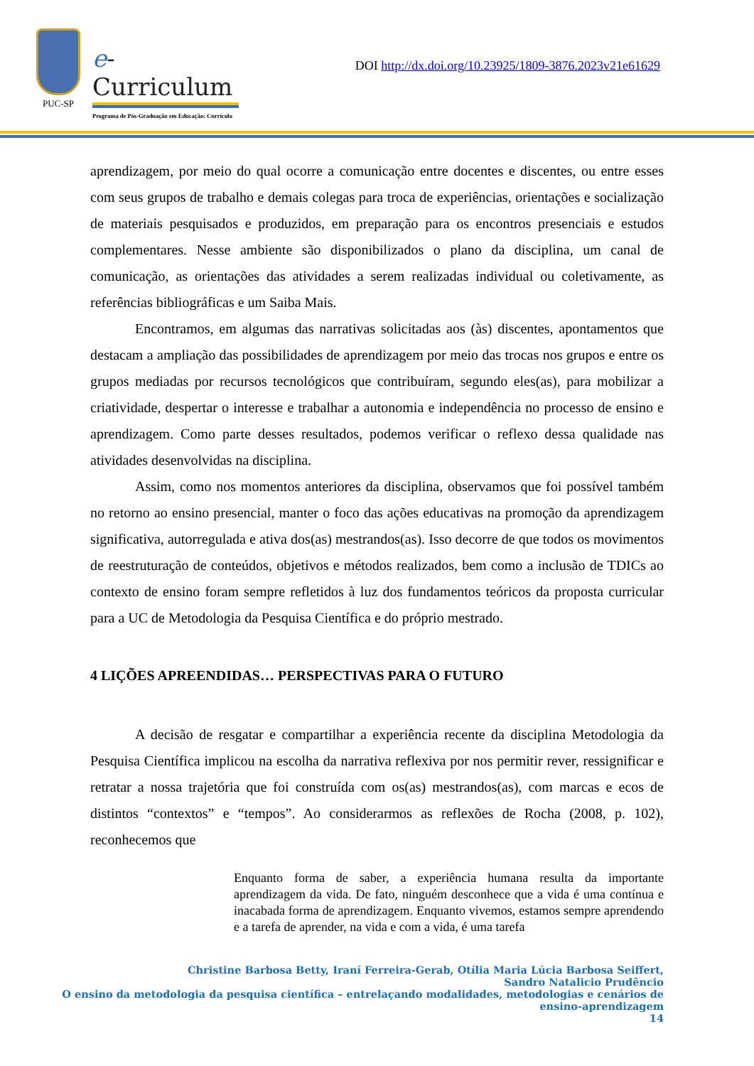PUC-SP
e-Curriculum
Programa de Pós-Graduação em Educação: Currículo
DOI http://dx.doi.org/10.23925/1809-3876.2023v21e61629
aprendizagem, por meio do qual ocorre a comunicação entre docentes e discentes, ou entre esses com seus grupos de trabalho e demais colegas para troca de experiências, orientações e socialização de materiais pesquisados e produzidos, em preparação para os encontros presenciais e estudos complementares. Nesse ambiente são disponibilizados o plano da disciplina, um canal de comunicação, as orientações das atividades a serem realizadas individual ou coletivamente, as referências bibliográficas e um Saiba Mais.
Encontramos, em algumas das narrativas solicitadas aos (às) discentes, apontamentos que destacam a ampliação das possibilidades de aprendizagem por meio das trocas nos grupos e entre os grupos mediadas por recursos tecnológicos que contribuíram, segundo eles(as), para mobilizar a criatividade, despertar o interesse e trabalhar a autonomia e independência no processo de ensino e aprendizagem. Como parte desses resultados, podemos verificar o reflexo dessa qualidade nas atividades desenvolvidas na disciplina.
Assim, como nos momentos anteriores da disciplina, observamos que foi possível também no retorno ao ensino presencial, manter o foco das ações educativas na promoção da aprendizagem significativa, autorregulada e ativa dos(as) mestrandos(as). Isso decorre de que todos os movimentos de reestruturação de conteúdos, objetivos e métodos realizados, bem como a inclusão de TDICs ao contexto de ensino foram sempre refletidos à luz dos fundamentos teóricos da proposta curricular para a UC de Metodologia da Pesquisa Científica e do próprio mestrado.
4 LIÇÕES APREENDIDAS… PERSPECTIVAS PARA O FUTURO
A decisão de resgatar e compartilhar a experiência recente da disciplina Metodologia da Pesquisa Científica implicou na escolha da narrativa reflexiva por nos permitir rever, ressignificar e retratar a nossa trajetória que foi construída com os(as) mestrandos(as), com marcas e ecos de distintos “contextos” e “tempos”. Ao considerarmos as reflexões de Rocha (2008, p. 102), reconhecemos que
Enquanto forma de saber, a experiência humana resulta da importante aprendizagem da vida. De fato, ninguém desconhece que a vida é uma contínua e inacabada forma de aprendizagem. Enquanto vivemos, estamos sempre aprendendo e a tarefa de aprender, na vida e com a vida, é uma tarefa
Christine Barbosa Betty, Iraní Ferreira-Gerab, Otília Maria Lúcia Barbosa Seiffert,
Sandro Natalicio Prudêncio
O ensino da metodologia da pesquisa científica – entrelaçando modalidades, metodologias e cenários de
ensino-aprendizagem
14